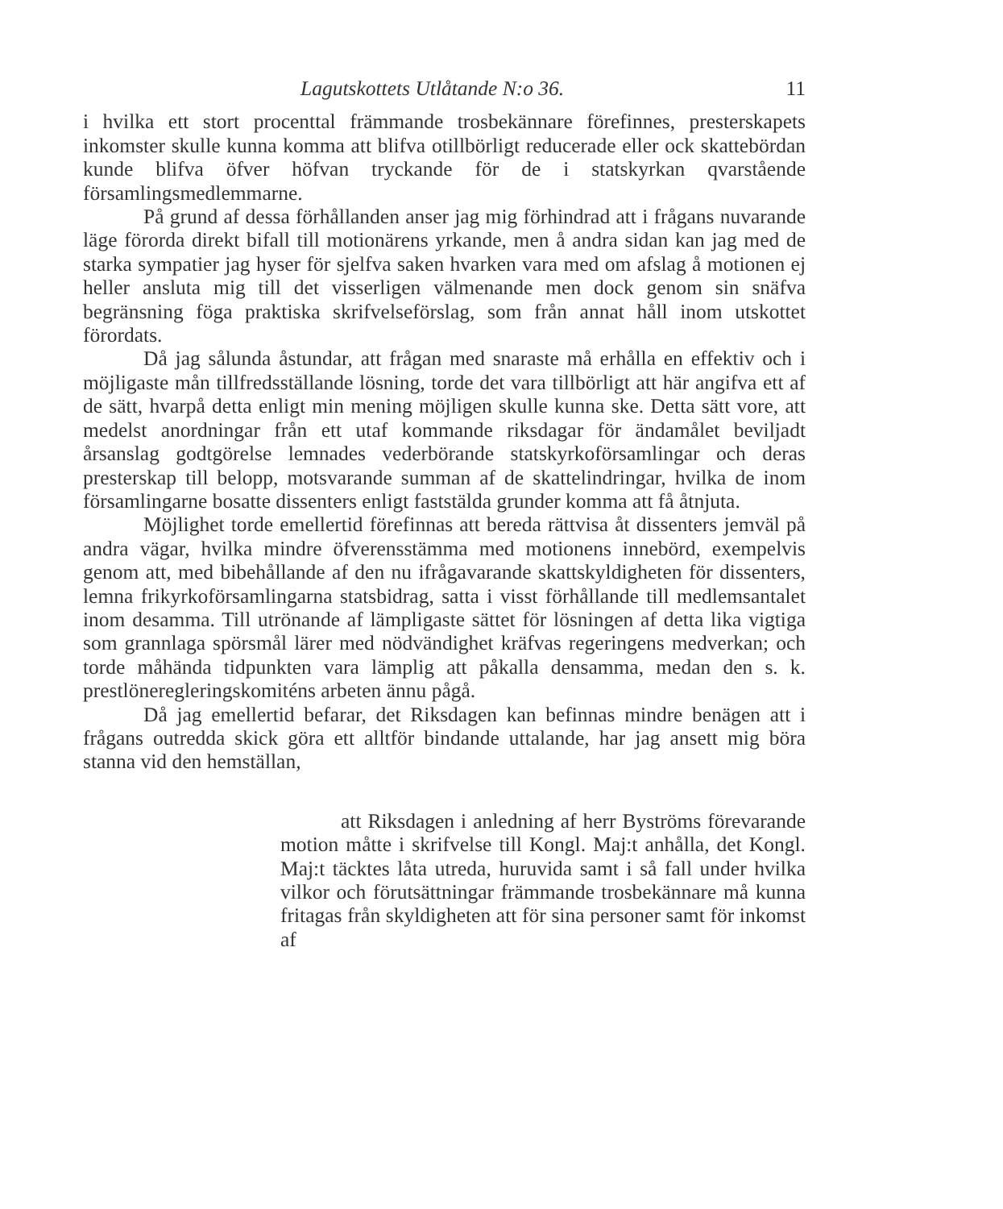Lagutskottets Utlåtande N:o 36. 11
i hvilka ett stort procenttal främmande trosbekännare förefinnes, presterskapets inkomster skulle kunna komma att blifva otillbörligt reducerade eller ock skattebördan kunde blifva öfver höfvan tryckande för de i statskyrkan qvarstående församlingsmedlemmarne.
På grund af dessa förhållanden anser jag mig förhindrad att i frågans nuvarande läge förorda direkt bifall till motionärens yrkande, men å andra sidan kan jag med de starka sympatier jag hyser för sjelfva saken hvarken vara med om afslag å motionen ej heller ansluta mig till det visserligen välmenande men dock genom sin snäfva begränsning föga praktiska skrifvelseförslag, som från annat håll inom utskottet förordats.
Då jag sålunda åstundar, att frågan med snaraste må erhålla en effektiv och i möjligaste mån tillfredsställande lösning, torde det vara tillbörligt att här angifva ett af de sätt, hvarpå detta enligt min mening möjligen skulle kunna ske. Detta sätt vore, att medelst anordningar från ett utaf kommande riksdagar för ändamålet beviljadt årsanslag godtgörelse lemnades vederbörande statskyrkoförsamlingar och deras presterskap till belopp, motsvarande summan af de skattelindringar, hvilka de inom församlingarne bosatte dissenters enligt faststälda grunder komma att få åtnjuta.
Möjlighet torde emellertid förefinnas att bereda rättvisa åt dissenters jemväl på andra vägar, hvilka mindre öfverensstämma med motionens innebörd, exempelvis genom att, med bibehållande af den nu ifrågavarande skattskyldigheten för dissenters, lemna frikyrkoförsamlingarna statsbidrag, satta i visst förhållande till medlemsantalet inom desamma. Till utrönande af lämpligaste sättet för lösningen af detta lika vigtiga som grannlaga spörsmål lärer med nödvändighet kräfvas regeringens medverkan; och torde måhända tidpunkten vara lämplig att påkalla densamma, medan den s. k. prestlöneregleringskomiténs arbeten ännu pågå.
Då jag emellertid befarar, det Riksdagen kan befinnas mindre benägen att i frågans outredda skick göra ett alltför bindande uttalande, har jag ansett mig böra stanna vid den hemställan,
att Riksdagen i anledning af herr Byströms förevarande motion måtte i skrifvelse till Kongl. Maj:t anhålla, det Kongl. Maj:t täcktes låta utreda, huruvida samt i så fall under hvilka vilkor och förutsättningar främmande trosbekännare må kunna fritagas från skyldigheten att för sina personer samt för inkomst af